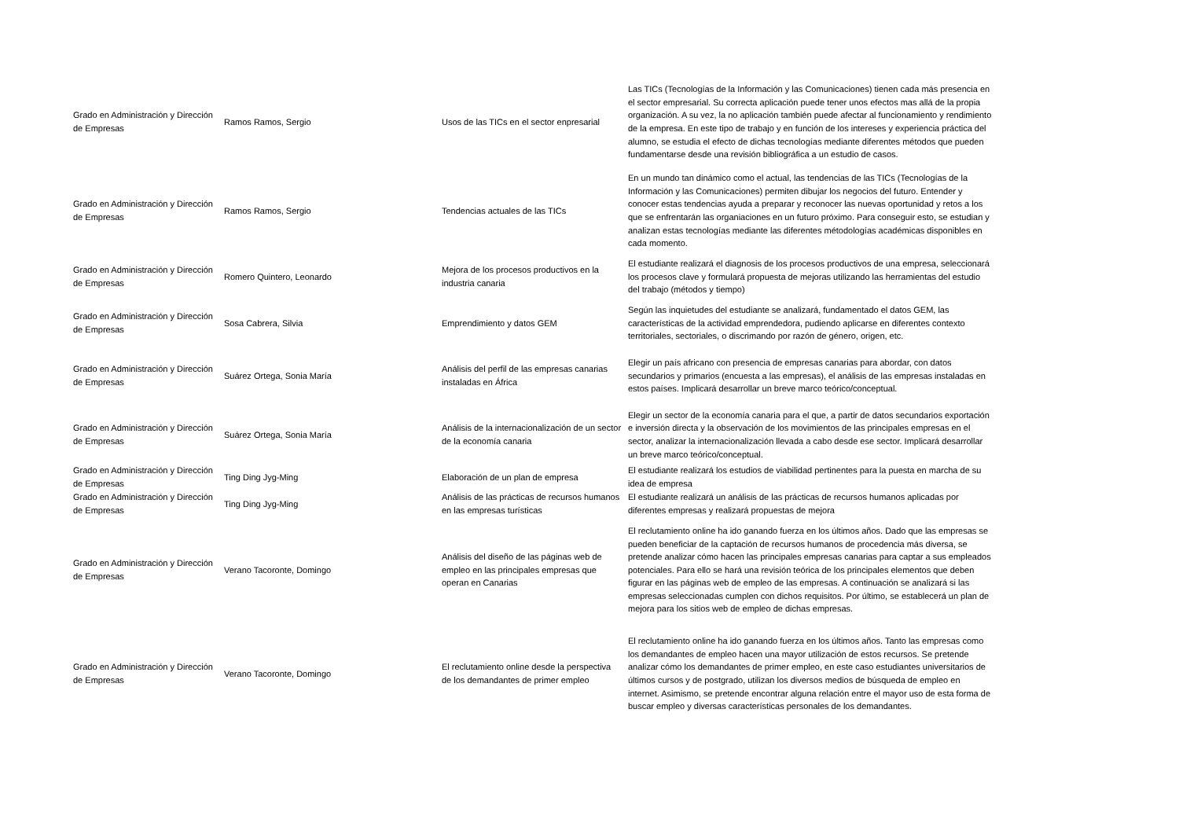| Grado en Administración y Dirección de Empresas | Ramos Ramos, Sergio | Usos de las TICs en el sector enpresarial | Las TICs (Tecnologías de la Información y las Comunicaciones) tienen cada más presencia en el sector empresarial. Su correcta aplicación puede tener unos efectos mas allá de la propia organización. A su vez, la no aplicación también puede afectar al funcionamiento y rendimiento de la empresa. En este tipo de trabajo y en función de los intereses y experiencia práctica del alumno, se estudia el efecto de dichas tecnologías mediante diferentes métodos que pueden fundamentarse desde una revisión bibliográfica a un estudio de casos. |
| Grado en Administración y Dirección de Empresas | Ramos Ramos, Sergio | Tendencias actuales de las TICs | En un mundo tan dinámico como el actual, las tendencias de las TICs (Tecnologías de la Información y las Comunicaciones) permiten dibujar los negocios del futuro. Entender y conocer estas tendencias ayuda a preparar y reconocer las nuevas oportunidad y retos a los que se enfrentarán las organiaciones en un futuro próximo. Para conseguir esto, se estudian y analizan estas tecnologías mediante las diferentes métodologías académicas disponibles en cada momento. |
| Grado en Administración y Dirección de Empresas | Romero Quintero, Leonardo | Mejora de los procesos productivos en la industria canaria | El estudiante realizará el diagnosis de los procesos productivos de una empresa, seleccionará los procesos clave y formulará propuesta de mejoras utilizando las herramientas del estudio del trabajo (métodos y tiempo) |
| Grado en Administración y Dirección de Empresas | Sosa Cabrera, Silvia | Emprendimiento y datos GEM | Según las inquietudes del estudiante se analizará, fundamentado el datos GEM, las características de la actividad emprendedora, pudiendo aplicarse en diferentes contexto territoriales, sectoriales, o discrimando por razón de género, origen, etc. |
| Grado en Administración y Dirección de Empresas | Suárez Ortega, Sonia María | Análisis del perfil de las empresas canarias instaladas en África | Elegir un país africano con presencia de empresas canarias para abordar, con datos secundarios y primarios (encuesta a las empresas), el análisis de las empresas instaladas en estos países. Implicará desarrollar un breve marco teórico/conceptual. |
| Grado en Administración y Dirección de Empresas | Suárez Ortega, Sonia María | Análisis de la internacionalización de un sector de la economía canaria | Elegir un sector de la economía canaria para el que, a partir de datos secundarios exportación e inversión directa y la observación de los movimientos de las principales empresas en el sector, analizar la internacionalización llevada a cabo desde ese sector. Implicará desarrollar un breve marco teórico/conceptual. |
| Grado en Administración y Dirección de Empresas | Ting Ding Jyg-Ming | Elaboración de un plan de empresa | El estudiante realizará los estudios de viabilidad pertinentes para la puesta en marcha de su idea de empresa |
| Grado en Administración y Dirección de Empresas | Ting Ding Jyg-Ming | Análisis de las prácticas de recursos humanos en las empresas turísticas | El estudiante realizará un análisis de las prácticas de recursos humanos aplicadas por diferentes empresas y realizará propuestas de mejora |
| Grado en Administración y Dirección de Empresas | Verano Tacoronte, Domingo | Análisis del diseño de las páginas web de empleo en las principales empresas que operan en Canarias | El reclutamiento online ha ido ganando fuerza en los últimos años. Dado que las empresas se pueden beneficiar de la captación de recursos humanos de procedencia más diversa, se pretende analizar cómo hacen las principales empresas canarias para captar a sus empleados potenciales. Para ello se hará una revisión teórica de los principales elementos que deben figurar en las páginas web de empleo de las empresas. A continuación se analizará si las empresas seleccionadas cumplen con dichos requisitos. Por último, se establecerá un plan de mejora para los sitios web de empleo de dichas empresas. |
| Grado en Administración y Dirección de Empresas | Verano Tacoronte, Domingo | El reclutamiento online desde la perspectiva de los demandantes de primer empleo | El reclutamiento online ha ido ganando fuerza en los últimos años. Tanto las empresas como los demandantes de empleo hacen una mayor utilización de estos recursos. Se pretende analizar cómo los demandantes de primer empleo, en este caso estudiantes universitarios de últimos cursos y de postgrado, utilizan los diversos medios de búsqueda de empleo en internet. Asimismo, se pretende encontrar alguna relación entre el mayor uso de esta forma de buscar empleo y diversas características personales de los demandantes. |